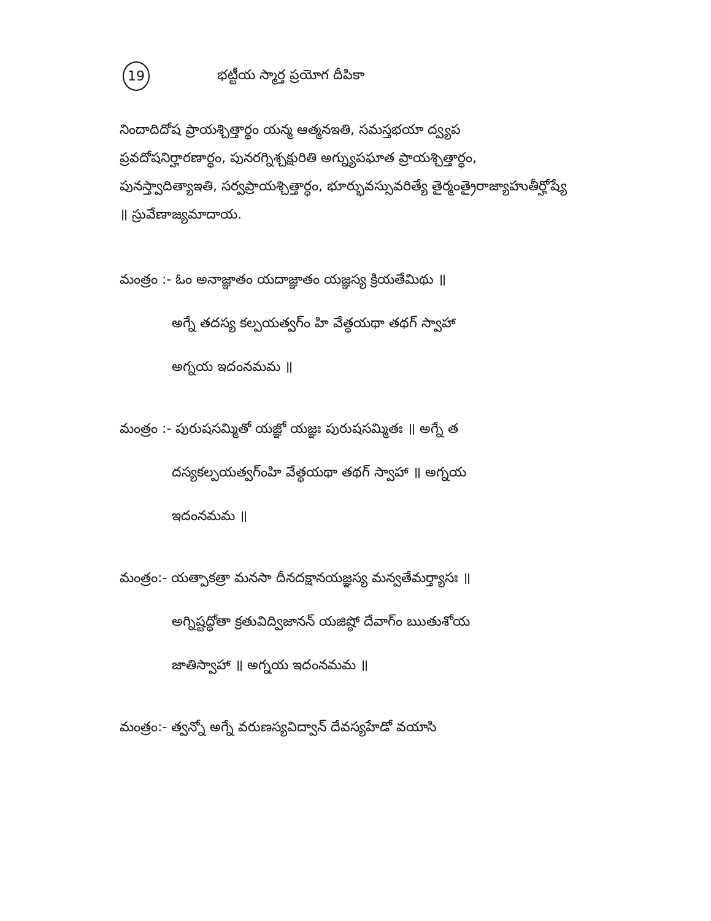19 భట్టీయ స్మార్త ప్రయోగ దీపికా
నిందాదిదోష ప్రాయశ్చిత్తార్థం యన్మ ఆత్మనఇతి, సమస్తభయా ద్వ్యప ప్రవదోషనిర్హారణార్థం, పునరగ్నిశ్చక్షురితి అగ్న్యుపఘాత ప్రాయశ్చిత్తార్థం, పునస్త్వాదిత్యాఇతి, సర్వప్రాయశ్చిత్తార్థం, భూర్భువస్సువరిత్యే తైర్మంత్రైరాజ్యాహుతీర్హోష్యే ॥ స్రువేణాజ్యమాదాయ.
మంత్రం :- ఓం అనాజ్ఞాతం యదాజ్ఞాతం యజ్ఞస్య క్రియతేమిథు ॥
అగ్నే తదస్య కల్పయత్వగ్ం హి వేత్థయథా తథగ్ స్వాహా
అగ్నయ ఇదంనమమ ॥
మంత్రం :- పురుషసమ్మితో యజ్ఞో యజ్ఞః పురుషసమ్మితః ॥ అగ్నే త
దస్యకల్పయత్వగ్ంహి వేత్థయథా తథగ్ స్వాహా ॥ అగ్నయ
ఇదంనమమ ॥
మంత్రం:- యత్పాకత్రా మనసా దీనదక్షానయజ్ఞస్య మన్వతేమర్త్యాసః ॥
అగ్నిష్టద్ధోతా క్రతువిద్విజానన్ యజిష్ఠో దేవాగ్ం ఋతుశోయ
జాతిస్వాహా ॥ అగ్నయ ఇదంనమమ ॥
మంత్రం:- త్వన్నో అగ్నే వరుణస్యవిద్వాన్ దేవస్యహేడో వయాసి